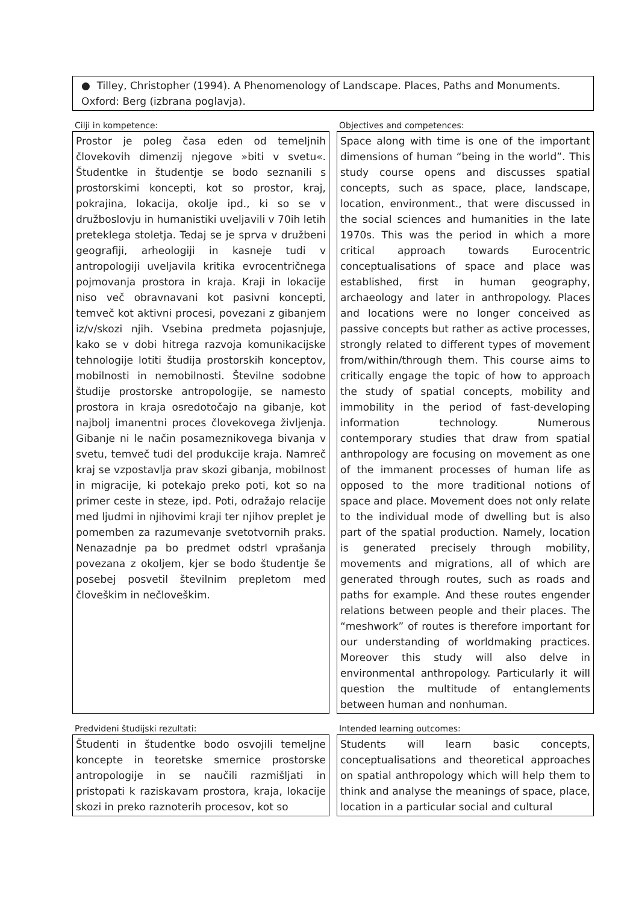● Tilley, Christopher (1994). A Phenomenology of Landscape. Places, Paths and Monuments. Oxford: Berg (izbrana poglavja).
| Cilji in kompetence: | | Objectives and competences: |
| Prostor je poleg časa eden od temeljnih človekovih dimenzij njegove »biti v svetu«. Študentke in študentje se bodo seznanili s prostorskimi koncepti, kot so prostor, kraj, pokrajina, lokacija, okolje ipd., ki so se v družboslovju in humanistiki uveljavili v 70ih letih preteklega stoletja. Tedaj se je sprva v družbeni geografiji, arheologiji in kasneje tudi v antropologiji uveljavila kritika evrocentričnega pojmovanja prostora in kraja. Kraji in lokacije niso več obravnavani kot pasivni koncepti, temveč kot aktivni procesi, povezani z gibanjem iz/v/skozi njih. Vsebina predmeta pojasnjuje, kako se v dobi hitrega razvoja komunikacijske tehnologije lotiti študija prostorskih konceptov, mobilnosti in nemobilnosti. Številne sodobne študije prostorske antropologije, se namesto prostora in kraja osredotočajo na gibanje, kot najbolj imanentni proces človekovega življenja. Gibanje ni le način posameznikovega bivanja v svetu, temveč tudi del produkcije kraja. Namreč kraj se vzpostavlja prav skozi gibanja, mobilnost in migracije, ki potekajo preko poti, kot so na primer ceste in steze, ipd. Poti, odražajo relacije med ljudmi in njihovimi kraji ter njihov preplet je pomemben za razumevanje svetotvornih praks. Nenazadnje pa bo predmet odstrl vprašanja povezana z okoljem, kjer se bodo študentje še posebej posvetil številnim prepletom med človeškim in nečloveškim. | | Space along with time is one of the important dimensions of human “being in the world”. This study course opens and discusses spatial concepts, such as space, place, landscape, location, environment., that were discussed in the social sciences and humanities in the late 1970s. This was the period in which a more critical approach towards Eurocentric conceptualisations of space and place was established, first in human geography, archaeology and later in anthropology. Places and locations were no longer conceived as passive concepts but rather as active processes, strongly related to different types of movement from/within/through them. This course aims to critically engage the topic of how to approach the study of spatial concepts, mobility and immobility in the period of fast-developing information technology. Numerous contemporary studies that draw from spatial anthropology are focusing on movement as one of the immanent processes of human life as opposed to the more traditional notions of space and place. Movement does not only relate to the individual mode of dwelling but is also part of the spatial production. Namely, location is generated precisely through mobility, movements and migrations, all of which are generated through routes, such as roads and paths for example. And these routes engender relations between people and their places. The “meshwork” of routes is therefore important for our understanding of worldmaking practices. Moreover this study will also delve in environmental anthropology. Particularly it will question the multitude of entanglements between human and nonhuman. |
| Predvideni študijski rezultati: | | Intended learning outcomes: |
| Študenti in študentke bodo osvojili temeljne koncepte in teoretske smernice prostorske antropologije in se naučili razmišljati in pristopati k raziskavam prostora, kraja, lokacije skozi in preko raznoterih procesov, kot so | | Students will learn basic concepts, conceptualisations and theoretical approaches on spatial anthropology which will help them to think and analyse the meanings of space, place, location in a particular social and cultural |